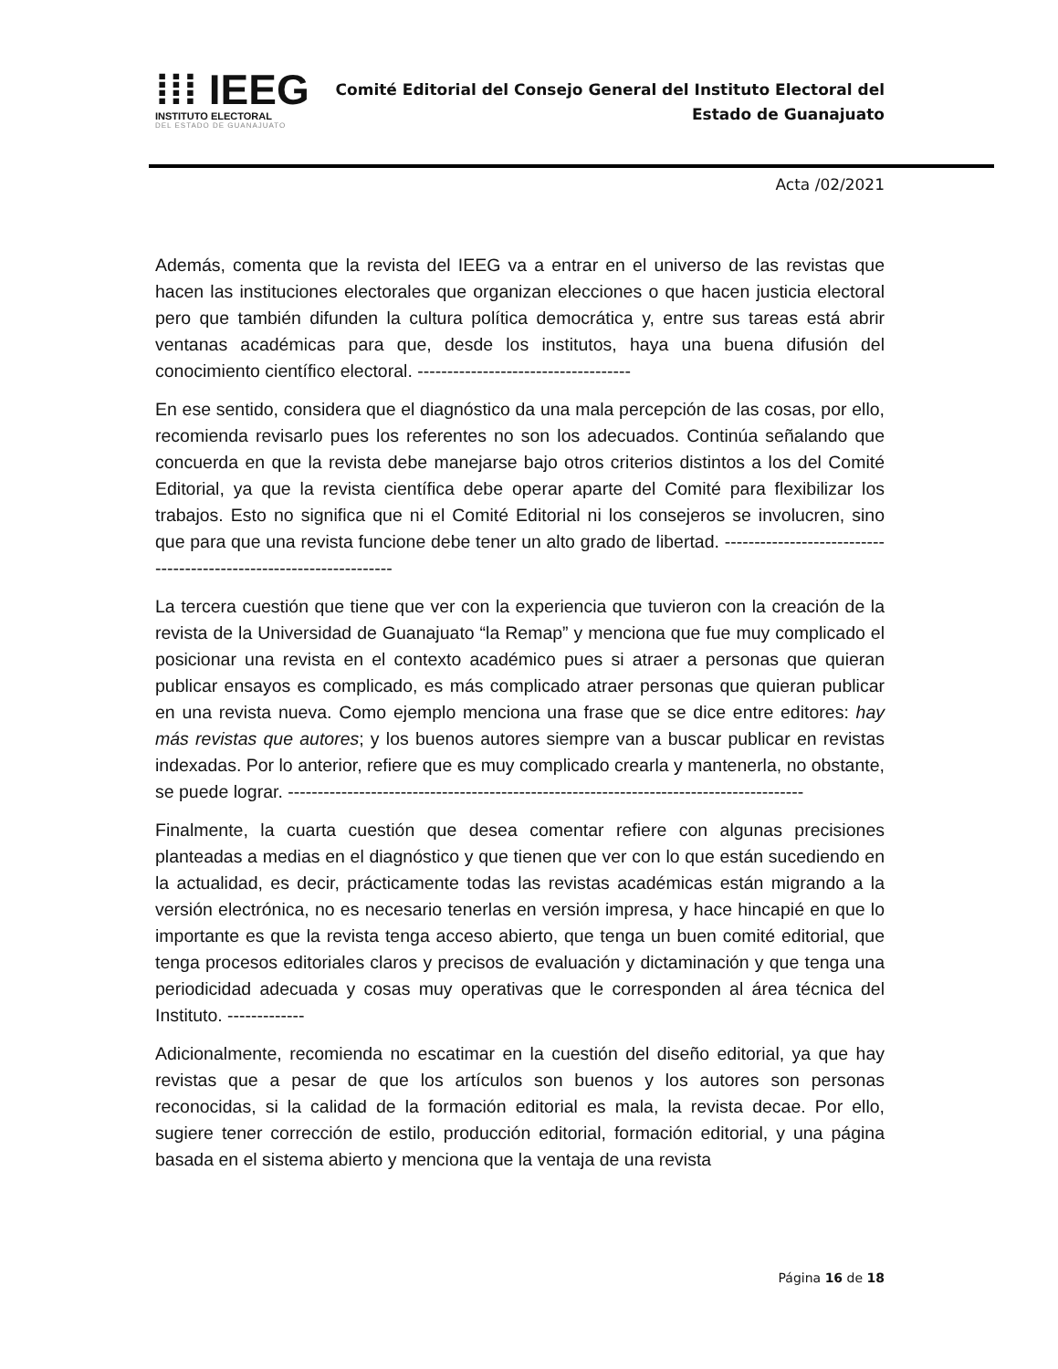⁞⁞⁞ IEEG
INSTITUTO ELECTORAL
DEL ESTADO DE GUANAJUATO
Comité Editorial del Consejo General del Instituto Electoral del
Estado de Guanajuato
Acta /02/2021
Además, comenta que la revista del IEEG va a entrar en el universo de las revistas que hacen las instituciones electorales que organizan elecciones o que hacen justicia electoral pero que también difunden la cultura política democrática y, entre sus tareas está abrir ventanas académicas para que, desde los institutos, haya una buena difusión del conocimiento científico electoral. ------------------------------------
En ese sentido, considera que el diagnóstico da una mala percepción de las cosas, por ello, recomienda revisarlo pues los referentes no son los adecuados. Continúa señalando que concuerda en que la revista debe manejarse bajo otros criterios distintos a los del Comité Editorial, ya que la revista científica debe operar aparte del Comité para flexibilizar los trabajos. Esto no significa que ni el Comité Editorial ni los consejeros se involucren, sino que para que una revista funcione debe tener un alto grado de libertad. -------------------------------------------------------------------
La tercera cuestión que tiene que ver con la experiencia que tuvieron con la creación de la revista de la Universidad de Guanajuato “la Remap” y menciona que fue muy complicado el posicionar una revista en el contexto académico pues si atraer a personas que quieran publicar ensayos es complicado, es más complicado atraer personas que quieran publicar en una revista nueva. Como ejemplo menciona una frase que se dice entre editores: hay más revistas que autores; y los buenos autores siempre van a buscar publicar en revistas indexadas. Por lo anterior, refiere que es muy complicado crearla y mantenerla, no obstante, se puede lograr. ---------------------------------------------------------------------------------------
Finalmente, la cuarta cuestión que desea comentar refiere con algunas precisiones planteadas a medias en el diagnóstico y que tienen que ver con lo que están sucediendo en la actualidad, es decir, prácticamente todas las revistas académicas están migrando a la versión electrónica, no es necesario tenerlas en versión impresa, y hace hincapié en que lo importante es que la revista tenga acceso abierto, que tenga un buen comité editorial, que tenga procesos editoriales claros y precisos de evaluación y dictaminación y que tenga una periodicidad adecuada y cosas muy operativas que le corresponden al área técnica del Instituto. -------------
Adicionalmente, recomienda no escatimar en la cuestión del diseño editorial, ya que hay revistas que a pesar de que los artículos son buenos y los autores son personas reconocidas, si la calidad de la formación editorial es mala, la revista decae. Por ello, sugiere tener corrección de estilo, producción editorial, formación editorial, y una página basada en el sistema abierto y menciona que la ventaja de una revista
Página 16 de 18